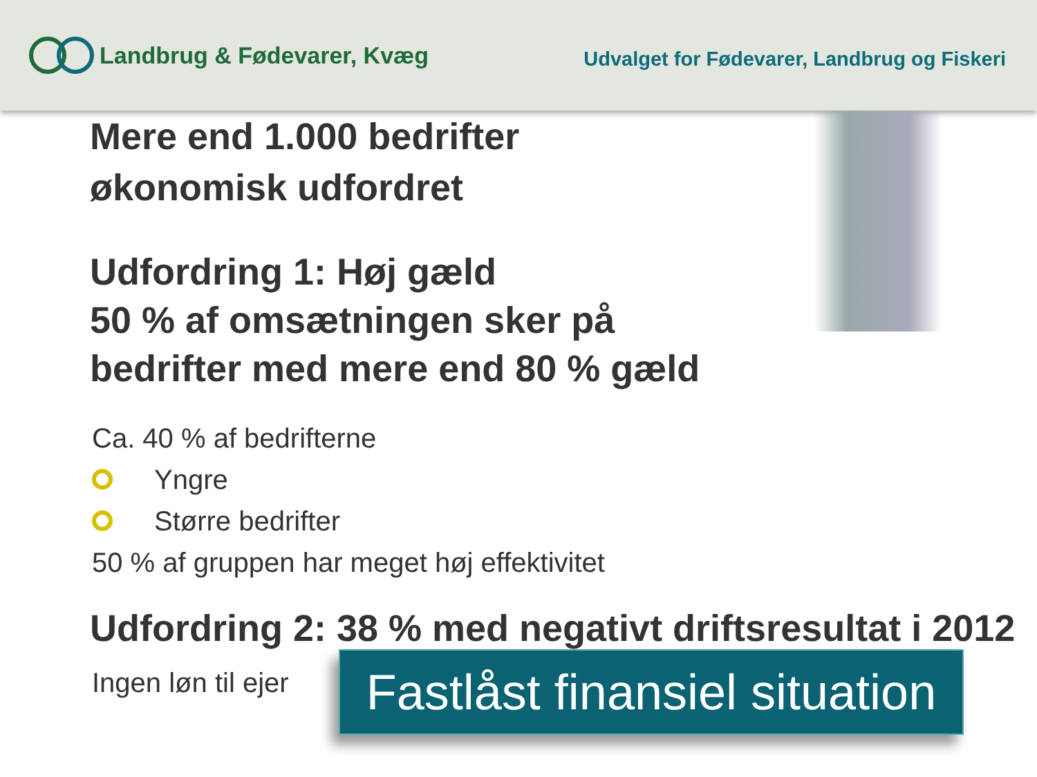Landbrug & Fødevarer, Kvæg
Udvalget for Fødevarer, Landbrug og Fiskeri
Mere end 1.000 bedrifter
økonomisk udfordret
Udfordring 1: Høj gæld
50 % af omsætningen sker på
bedrifter med mere end 80 % gæld
Ca. 40 % af bedrifterne
Yngre
Større bedrifter
50 % af gruppen har meget høj effektivitet
Udfordring 2: 38 % med negativt driftsresultat i 2012
Ingen løn til ejer
Fastlåst finansiel situation